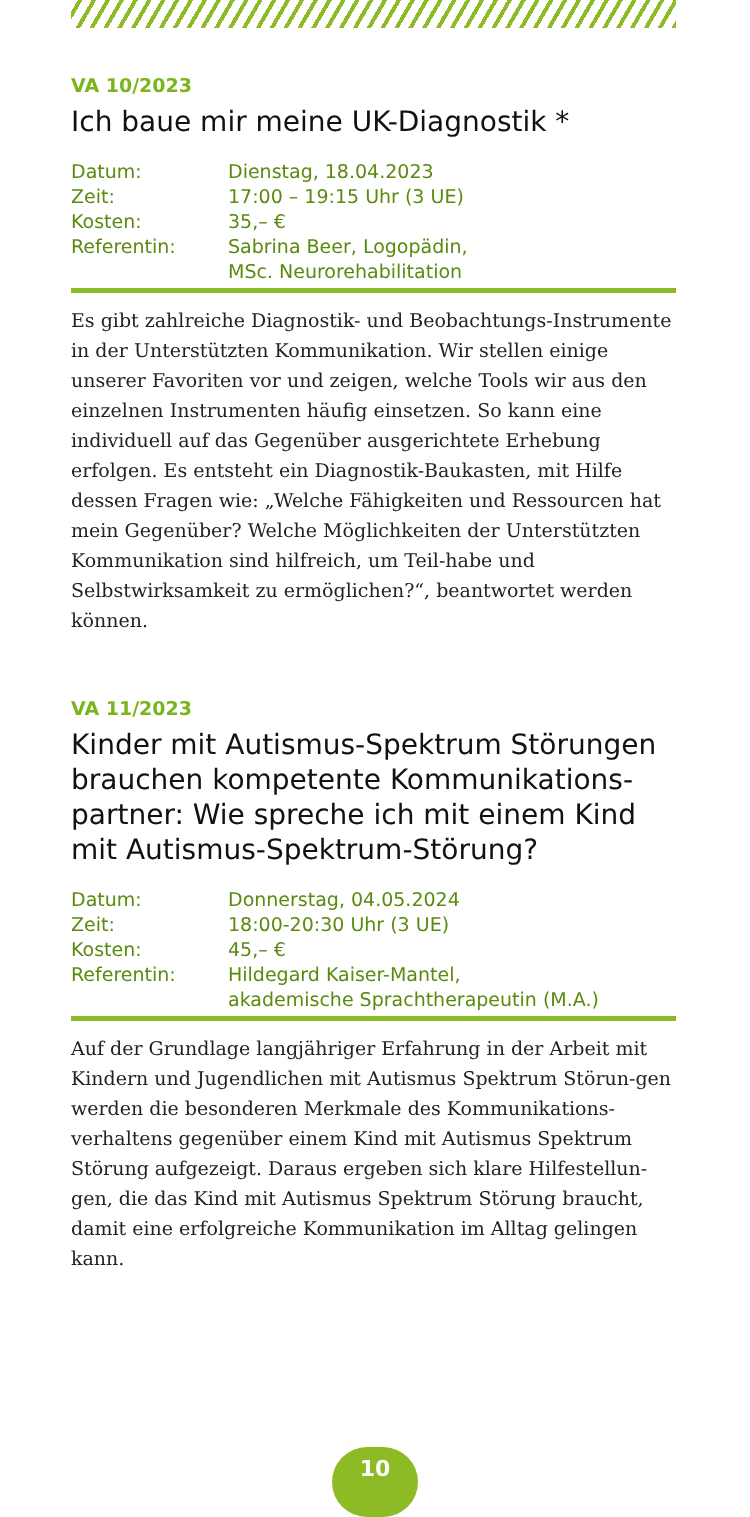VA 10/2023
Ich baue mir meine UK-Diagnostik *
| Datum: | Dienstag, 18.04.2023 |
| Zeit: | 17:00 – 19:15 Uhr (3 UE) |
| Kosten: | 35,– € |
| Referentin: | Sabrina Beer, Logopädin, MSc. Neurorehabilitation |
Es gibt zahlreiche Diagnostik- und Beobachtungs-Instrumente in der Unterstützten Kommunikation. Wir stellen einige unserer Favoriten vor und zeigen, welche Tools wir aus den einzelnen Instrumenten häufig einsetzen. So kann eine individuell auf das Gegenüber ausgerichtete Erhebung erfolgen. Es entsteht ein Diagnostik-Baukasten, mit Hilfe dessen Fragen wie: „Welche Fähigkeiten und Ressourcen hat mein Gegenüber? Welche Möglichkeiten der Unterstützten Kommunikation sind hilfreich, um Teil-habe und Selbstwirksamkeit zu ermöglichen?“, beantwortet werden können.
VA 11/2023
Kinder mit Autismus-Spektrum Störungen brauchen kompetente Kommunikations-partner: Wie spreche ich mit einem Kind mit Autismus-Spektrum-Störung?
| Datum: | Donnerstag, 04.05.2024 |
| Zeit: | 18:00-20:30 Uhr (3 UE) |
| Kosten: | 45,– € |
| Referentin: | Hildegard Kaiser-Mantel, akademische Sprachtherapeutin (M.A.) |
Auf der Grundlage langjähriger Erfahrung in der Arbeit mit Kindern und Jugendlichen mit Autismus Spektrum Störun-gen werden die besonderen Merkmale des Kommunikations-verhaltens gegenüber einem Kind mit Autismus Spektrum Störung aufgezeigt. Daraus ergeben sich klare Hilfestellun-gen, die das Kind mit Autismus Spektrum Störung braucht, damit eine erfolgreiche Kommunikation im Alltag gelingen kann.
10